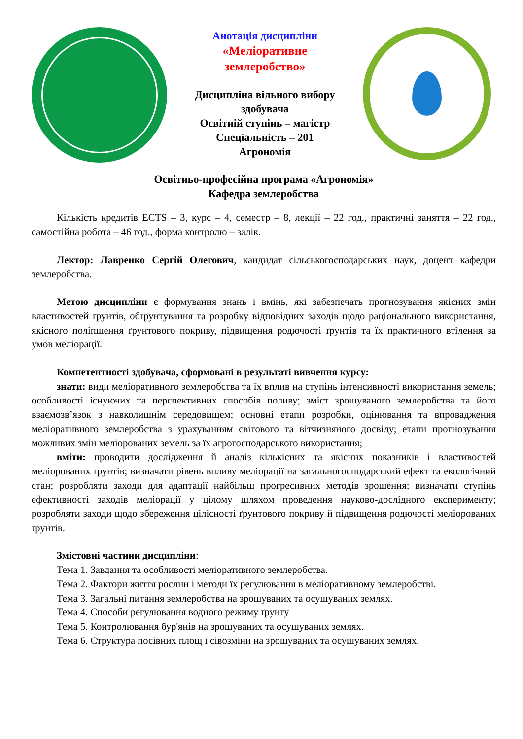Анотація дисципліни
«Меліоративне
землеробство»
Дисципліна вільного вибору
здобувача
Освітній ступінь – магістр
Спеціальність – 201
Агрономія
Освітньо-професійна програма «Агрономія»
Кафедра землеробства
Кількість кредитів ECTS – 3, курс – 4, семестр – 8, лекції – 22 год., практичні заняття – 22 год., самостійна робота – 46 год., форма контролю – залік.
Лектор: Лавренко Сергій Олегович, кандидат сільськогосподарських наук, доцент кафедри землеробства.
Метою дисципліни є формування знань і вмінь, які забезпечать прогнозування якісних змін властивостей ґрунтів, обґрунтування та розробку відповідних заходів щодо раціонального використання, якісного поліпшення ґрунтового покриву, підвищення родючості ґрунтів та їх практичного втілення за умов меліорації.
Компетентності здобувача, сформовані в результаті вивчення курсу:
знати: види меліоративного землеробства та їх вплив на ступінь інтенсивності використання земель; особливості існуючих та перспективних способів поливу; зміст зрошуваного землеробства та його взаємозв’язок з навколишнім середовищем; основні етапи розробки, оцінювання та впровадження меліоративного землеробства з урахуванням світового та вітчизняного досвіду; етапи прогнозування можливих змін меліорованих земель за їх агрогосподарського використання;
вміти: проводити дослідження й аналіз кількісних та якісних показників і властивостей меліорованих ґрунтів; визначати рівень впливу меліорації на загальногосподарський ефект та екологічний стан; розробляти заходи для адаптації найбільш прогресивних методів зрошення; визначати ступінь ефективності заходів меліорації у цілому шляхом проведення науково-дослідного експерименту; розробляти заходи щодо збереження цілісності ґрунтового покриву й підвищення родючості меліорованих ґрунтів.
Змістовні частини дисципліни:
Тема 1. Завдання та особливості меліоративного землеробства.
Тема 2. Фактори життя рослин і методи їх регулювання в меліоративному землеробстві.
Тема 3. Загальні питання землеробства на зрошуваних та осушуваних землях.
Тема 4. Способи регулювання водного режиму ґрунту
Тема 5. Контролювання бур'янів на зрошуваних та осушуваних землях.
Тема 6. Структура посівних площ і сівозміни на зрошуваних та осушуваних землях.